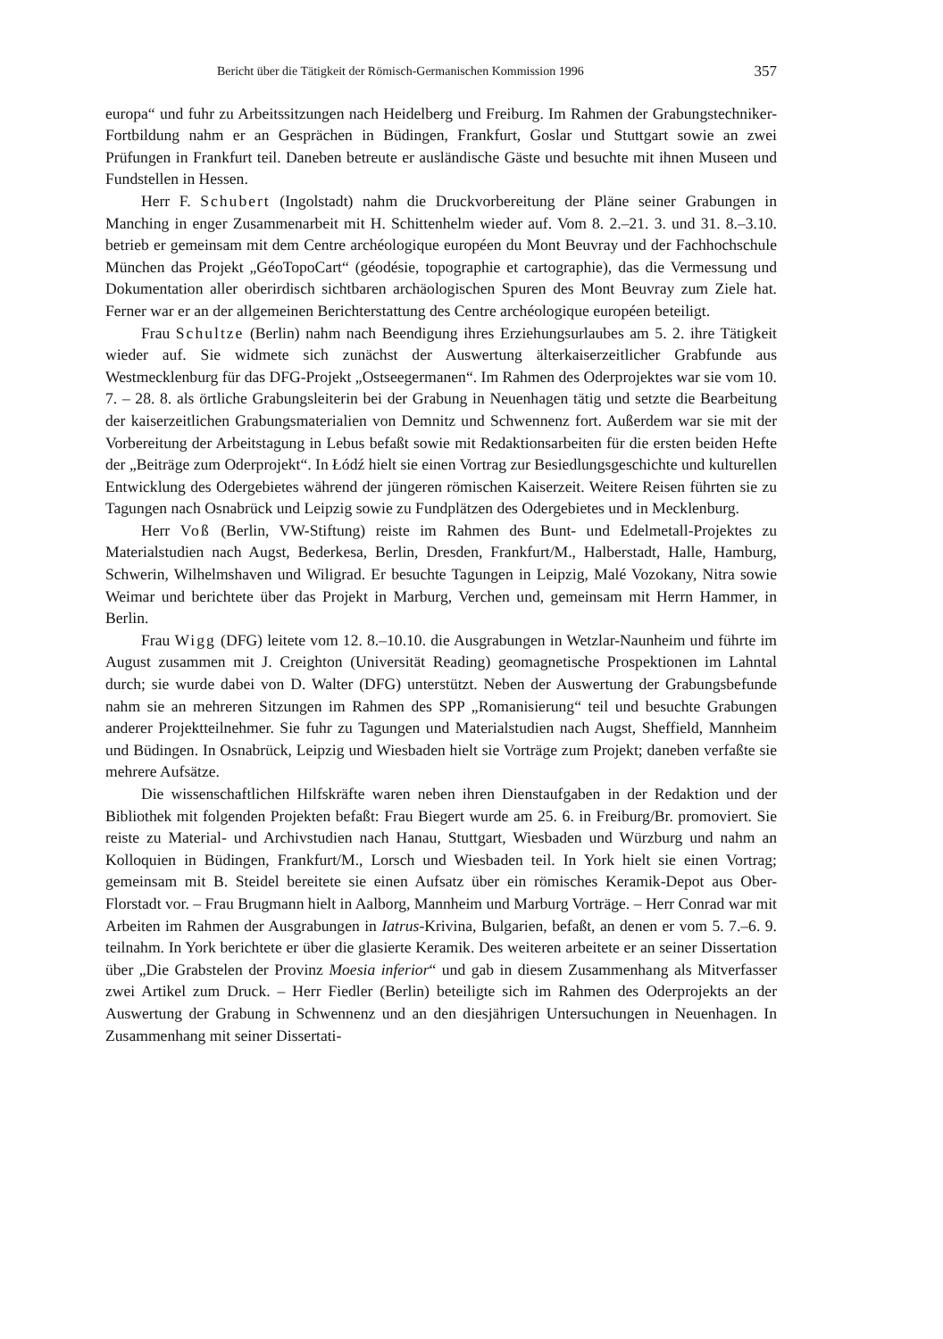Bericht über die Tätigkeit der Römisch-Germanischen Kommission 1996 357
europa“ und fuhr zu Arbeitssitzungen nach Heidelberg und Freiburg. Im Rahmen der Grabungstechniker-Fortbildung nahm er an Gesprächen in Büdingen, Frankfurt, Goslar und Stuttgart sowie an zwei Prüfungen in Frankfurt teil. Daneben betreute er ausländische Gäste und besuchte mit ihnen Museen und Fundstellen in Hessen.
Herr F. Schubert (Ingolstadt) nahm die Druckvorbereitung der Pläne seiner Grabungen in Manching in enger Zusammenarbeit mit H. Schittenhelm wieder auf. Vom 8. 2.–21. 3. und 31. 8.–3.10. betrieb er gemeinsam mit dem Centre archéologique européen du Mont Beuvray und der Fachhochschule München das Projekt „GéoTopoCart“ (géodésie, topographie et cartographie), das die Vermessung und Dokumentation aller oberirdisch sichtbaren archäologischen Spuren des Mont Beuvray zum Ziele hat. Ferner war er an der allgemeinen Berichterstattung des Centre archéologique européen beteiligt.
Frau Schultze (Berlin) nahm nach Beendigung ihres Erziehungsurlaubes am 5. 2. ihre Tätigkeit wieder auf. Sie widmete sich zunächst der Auswertung älterkaiserzeitlicher Grabfunde aus Westmecklenburg für das DFG-Projekt „Ostseegermanen“. Im Rahmen des Oderprojektes war sie vom 10. 7. – 28. 8. als örtliche Grabungsleiterin bei der Grabung in Neuenhagen tätig und setzte die Bearbeitung der kaiserzeitlichen Grabungsmaterialien von Demnitz und Schwennenz fort. Außerdem war sie mit der Vorbereitung der Arbeitstagung in Lebus befaßt sowie mit Redaktionsarbeiten für die ersten beiden Hefte der „Beiträge zum Oderprojekt“. In Łódź hielt sie einen Vortrag zur Besiedlungsgeschichte und kulturellen Entwicklung des Odergebietes während der jüngeren römischen Kaiserzeit. Weitere Reisen führten sie zu Tagungen nach Osnabrück und Leipzig sowie zu Fundplätzen des Odergebietes und in Mecklenburg.
Herr Voß (Berlin, VW-Stiftung) reiste im Rahmen des Bunt- und Edelmetall-Projektes zu Materialstudien nach Augst, Bederkesa, Berlin, Dresden, Frankfurt/M., Halberstadt, Halle, Hamburg, Schwerin, Wilhelmshaven und Wiligrad. Er besuchte Tagungen in Leipzig, Malé Vozokany, Nitra sowie Weimar und berichtete über das Projekt in Marburg, Verchen und, gemeinsam mit Herrn Hammer, in Berlin.
Frau Wigg (DFG) leitete vom 12. 8.–10.10. die Ausgrabungen in Wetzlar-Naunheim und führte im August zusammen mit J. Creighton (Universität Reading) geomagnetische Prospektionen im Lahntal durch; sie wurde dabei von D. Walter (DFG) unterstützt. Neben der Auswertung der Grabungsbefunde nahm sie an mehreren Sitzungen im Rahmen des SPP „Romanisierung“ teil und besuchte Grabungen anderer Projektteilnehmer. Sie fuhr zu Tagungen und Materialstudien nach Augst, Sheffield, Mannheim und Büdingen. In Osnabrück, Leipzig und Wiesbaden hielt sie Vorträge zum Projekt; daneben verfaßte sie mehrere Aufsätze.
Die wissenschaftlichen Hilfskräfte waren neben ihren Dienstaufgaben in der Redaktion und der Bibliothek mit folgenden Projekten befaßt: Frau Biegert wurde am 25. 6. in Freiburg/Br. promoviert. Sie reiste zu Material- und Archivstudien nach Hanau, Stuttgart, Wiesbaden und Würzburg und nahm an Kolloquien in Büdingen, Frankfurt/M., Lorsch und Wiesbaden teil. In York hielt sie einen Vortrag; gemeinsam mit B. Steidel bereitete sie einen Aufsatz über ein römisches Keramik-Depot aus Ober-Florstadt vor. – Frau Brugmann hielt in Aalborg, Mannheim und Marburg Vorträge. – Herr Conrad war mit Arbeiten im Rahmen der Ausgrabungen in Iatrus-Krivina, Bulgarien, befaßt, an denen er vom 5. 7.–6. 9. teilnahm. In York berichtete er über die glasierte Keramik. Des weiteren arbeitete er an seiner Dissertation über „Die Grabstelen der Provinz Moesia inferior“ und gab in diesem Zusammenhang als Mitverfasser zwei Artikel zum Druck. – Herr Fiedler (Berlin) beteiligte sich im Rahmen des Oderprojekts an der Auswertung der Grabung in Schwennenz und an den diesjährigen Untersuchungen in Neuenhagen. In Zusammenhang mit seiner Dissertati-